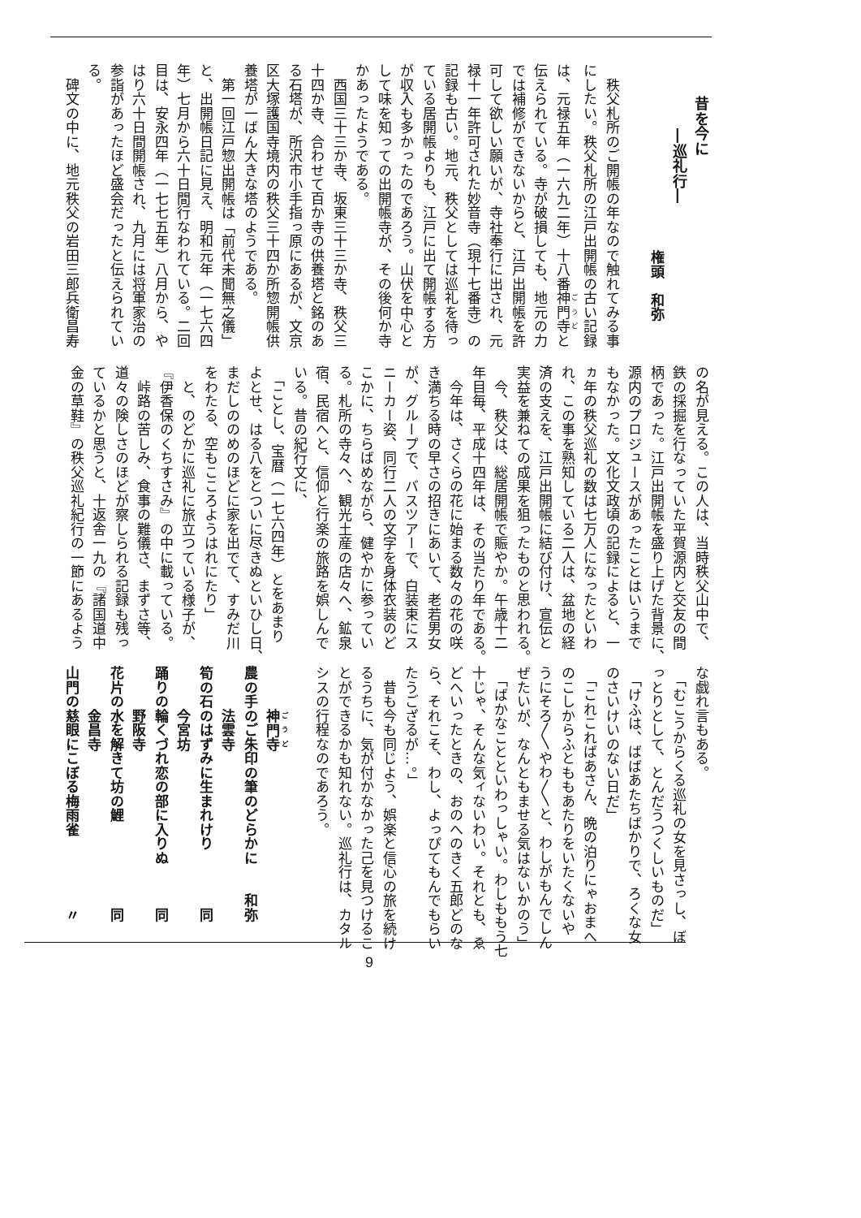昔を今に
―巡礼行―
権頭　和弥
　秩父札所のご開帳の年なので触れてみる事
にしたい。秩父札所の江戸出開帳の古い記録
は、元禄五年（一六九二年）十八番神門寺と
伝えられている。寺が破損しても、地元の力
では補修ができないからと、江戸出開帳を許
可して欲しい願いが、寺社奉行に出され、元
禄十一年許可された妙音寺（現十七番寺）の
記録も古い。地元、秩父としては巡礼を待っ
ている居開帳よりも、江戸に出て開帳する方
が収入も多かったのであろう。山伏を中心と
して味を知っての出開帳寺が、その後何か寺
かあったようである。
　西国三十三か寺、坂東三十三か寺、秩父三
十四か寺、合わせて百か寺の供養塔と銘のあ
る石塔が、所沢市小手指っ原にあるが、文京
区大塚護国寺境内の秩父三十四か所惣開帳供
養塔が一ばん大きな塔のようである。
　第一回江戸惣出開帳は「前代未聞無之儀」
と、出開帳日記に見え、明和元年（一七六四
年）七月から六十日間行なわれている。二回
目は、安永四年（一七七五年）八月から、や
はり六十日間開帳され、九月には将軍家治の
参詣があったほど盛会だったと伝えられてい
る。
　碑文の中に、地元秩父の岩田三郎兵衛昌寿
の名が見える。この人は、当時秩父山中で、
鉄の採掘を行なっていた平賀源内と交友の間
柄であった。江戸出開帳を盛り上げた背景に、
源内のプロジュースがあったことはいうまで
もなかった。文化文政頃の記録によると、一
ヵ年の秩父巡礼の数は七万人になったといわ
れ、この事を熟知している二人は、盆地の経
済の支えを、江戸出開帳に結び付け、宣伝と
実益を兼ねての成果を狙ったものと思われる。
　今、秩父は、総居開帳で賑やか。午歳十二
年目毎、平成十四年は、その当たり年である。
　今年は、さくらの花に始まる数々の花の咲
き満ちる時の早さの招きにあいて、老若男女
が、グループで、バスツアーで、白装束にス
ニーカー姿、同行二人の文字を身体衣装のど
こかに、ちらばめながら、健やかに参ってい
る。札所の寺々へ、観光土産の店々へ、鉱泉
宿、民宿へと、信仰と行楽の旅路を娯しんで
いる。昔の紀行文に、
　「ことし、宝暦（一七六四年）とをあまり
よとせ、はる八をとついに尽きぬといひし日、
まだしののめのほどに家を出でて、すみだ川
をわたる、空もこころようはれにたり」
　と、のどかに巡礼に旅立つている様子が、
『伊香保のくちすさみ』の中に載っている。
　峠路の苦しみ、食事の難儀さ、まずさ等、
道々の険しさのほどが察しられる記録も残っ
ているかと思うと、十返舎一九の『諸国道中
金の草鞋』の秩父巡礼紀行の一節にあるよう
な戯れ言もある。
　「むこうからくる巡礼の女を見さっし、ぼ
っとりとして、とんだうつくしいものだ」
　「けふは、ばばあたちばかりで、ろくな女
のさいけいのない日だ」
　「これこればあさん、晩の泊りにゃおまへ
のこしからふとももあたりをいたくないや
うにそろ〳〵やわ〳〵と、わしがもんでしん
ぜたいが、なんともませる気はないかのう」
　「ばかなことといわっしゃい。わしももう七
十じゃ、そんな気ィないわい。それとも、ゑ
どへいったときの、おのへのきく五郎どのな
ら、それこそ、わし、よっぴてもんでもらい
たうござるが…。」
　昔も今も同じよう、娯楽と信心の旅を続け
るうちに、気が付かなかった己を見つけるこ
とができるかも知れない。巡礼行は、カタル
シスの行程なのであろう。
　　　神門寺
農の手のご朱印の筆のどらかに　　和弥
　　　法雲寺
筍の石のはずみに生まれけり　　　　同
　　　今宮坊
踊りの輪くづれ恋の部に入りぬ　　　同
　　　野阪寺
花片の水を解きて坊の鯉　　　　　　同
　　　金昌寺
山門の慈眼にこぼる梅雨雀　　　　　〃
9